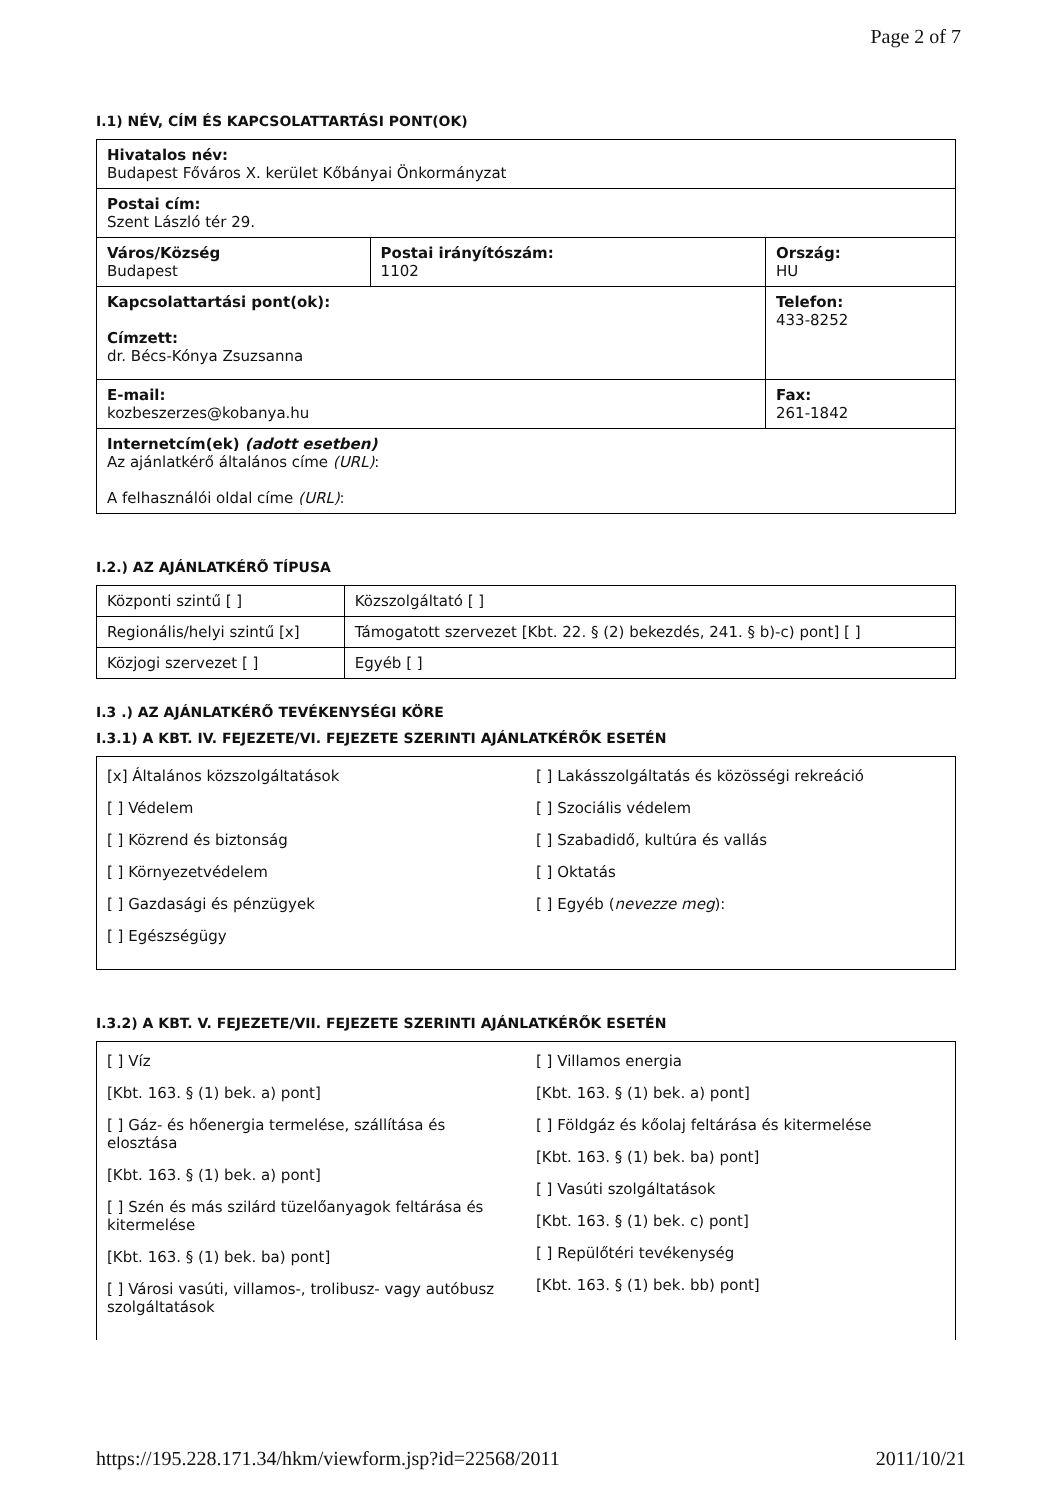Page 2 of 7
I.1) NÉV, CÍM ÉS KAPCSOLATTARTÁSI PONT(OK)
| Hivatalos név: Budapest Főváros X. kerület Kőbányai Önkormányzat | | |
| Postai cím: Szent László tér 29. | | |
| Város/Község Budapest | Postai irányítószám: 1102 | Ország: HU |
| Kapcsolattartási pont(ok): Címzett: dr. Bécs-Kónya Zsuzsanna | | Telefon: 433-8252 |
| E-mail: kozbeszerzes@kobanya.hu | | Fax: 261-1842 |
| Internetcím(ek) (adott esetben) Az ajánlatkérő általános címe (URL) : A felhasználói oldal címe (URL) : | | |
I.2.) AZ AJÁNLATKÉRŐ TÍPUSA
| Központi szintű [ ] | Közszolgáltató [ ] |
| Regionális/helyi szintű [x] | Támogatott szervezet [Kbt. 22. § (2) bekezdés, 241. § b)-c) pont] [ ] |
| Közjogi szervezet [ ] | Egyéb [ ] |
I.3 .) AZ AJÁNLATKÉRŐ TEVÉKENYSÉGI KÖRE
I.3.1) A KBT. IV. FEJEZETE/VI. FEJEZETE SZERINTI AJÁNLATKÉRŐK ESETÉN
[x] Általános közszolgáltatások
[ ] Védelem
[ ] Közrend és biztonság
[ ] Környezetvédelem
[ ] Gazdasági és pénzügyek
[ ] Egészségügy
[ ] Lakásszolgáltatás és közösségi rekreáció
[ ] Szociális védelem
[ ] Szabadidő, kultúra és vallás
[ ] Oktatás
[ ] Egyéb (nevezze meg):
I.3.2) A KBT. V. FEJEZETE/VII. FEJEZETE SZERINTI AJÁNLATKÉRŐK ESETÉN
[ ] Víz
[Kbt. 163. § (1) bek. a) pont]
[ ] Gáz- és hőenergia termelése, szállítása és elosztása
[Kbt. 163. § (1) bek. a) pont]
[ ] Szén és más szilárd tüzelőanyagok feltárása és kitermelése
[Kbt. 163. § (1) bek. ba) pont]
[ ] Városi vasúti, villamos-, trolibusz- vagy autóbusz szolgáltatások
[ ] Villamos energia
[Kbt. 163. § (1) bek. a) pont]
[ ] Földgáz és kőolaj feltárása és kitermelése
[Kbt. 163. § (1) bek. ba) pont]
[ ] Vasúti szolgáltatások
[Kbt. 163. § (1) bek. c) pont]
[ ] Repülőtéri tevékenység
[Kbt. 163. § (1) bek. bb) pont]
https://195.228.171.34/hkm/viewform.jsp?id=22568/2011 2011/10/21